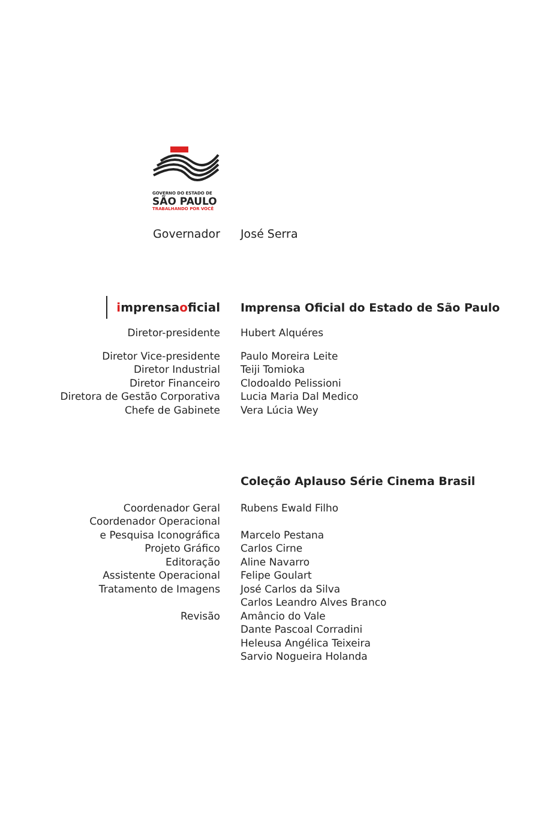GOVERNO DO ESTADO DE
SÃO PAULO
TRABALHANDO POR VOCÊ
Governador José Serra
imprensaoficial
Imprensa Oficial do Estado de São Paulo
Diretor-presidente Hubert Alquéres
Diretor Vice-presidente
Diretor Industrial
Diretor Financeiro
Diretora de Gestão Corporativa
Chefe de Gabinete
Paulo Moreira Leite
Teiji Tomioka
Clodoaldo Pelissioni
Lucia Maria Dal Medico
Vera Lúcia Wey
Coleção Aplauso Série Cinema Brasil
Coordenador Geral
Coordenador Operacional
e Pesquisa Iconográfica
Projeto Gráfico
Editoração
Assistente Operacional
Tratamento de Imagens
Revisão
Rubens Ewald Filho
Marcelo Pestana
Carlos Cirne
Aline Navarro
Felipe Goulart
José Carlos da Silva
Carlos Leandro Alves Branco
Amâncio do Vale
Dante Pascoal Corradini
Heleusa Angélica Teixeira
Sarvio Nogueira Holanda